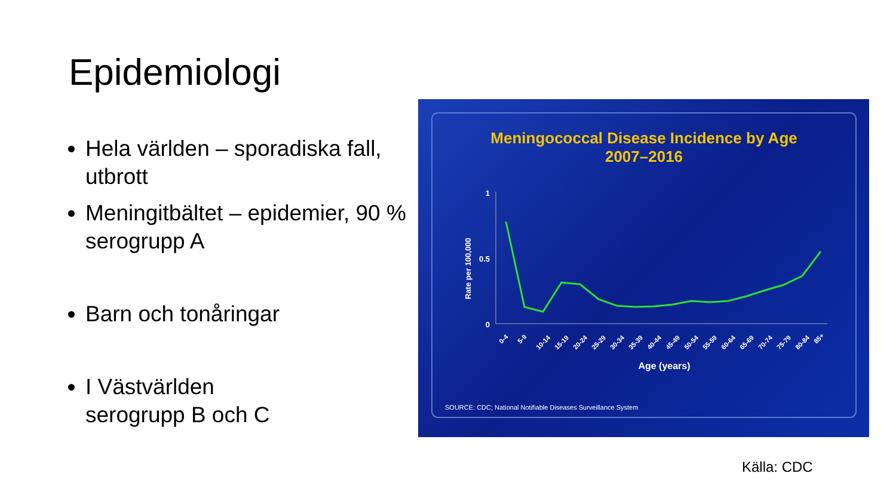Epidemiologi
Hela världen – sporadiska fall, utbrott
Meningitbältet – epidemier, 90 % serogrupp A
Barn och tonåringar
I Västvärlden
serogrupp B och C
Meningococcal Disease Incidence by Age
2007–2016
1
0.5
0
Rate per 100,000
Age (years)
SOURCE: CDC; National Notifiable Diseases Surveillance System
0-4
5-9
10-14
15-19
20-24
25-29
30-34
35-39
40-44
45-49
50-54
55-59
60-64
65-69
70-74
75-79
80-84
85+
Källa: CDC